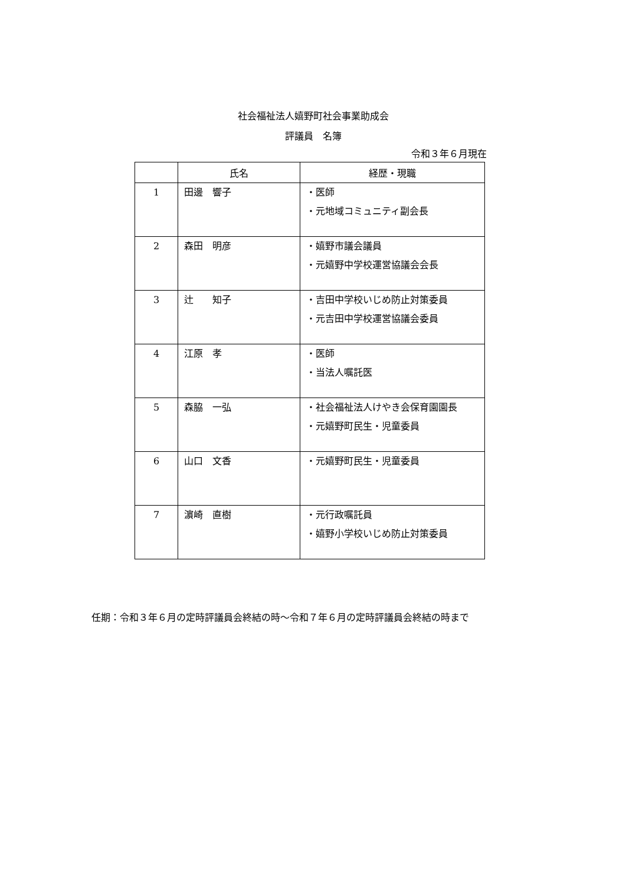社会福祉法人嬉野町社会事業助成会
評議員　名簿
令和３年６月現在
| | 氏名 | 経歴・現職 |
| --- | --- | --- |
| 1 | 田邊 響子 | ・医師 ・元地域コミュニティ副会長 |
| 2 | 森田 明彦 | ・嬉野市議会議員 ・元嬉野中学校運営協議会会長 |
| 3 | 辻 知子 | ・吉田中学校いじめ防止対策委員 ・元吉田中学校運営協議会委員 |
| 4 | 江原 孝 | ・医師 ・当法人嘱託医 |
| 5 | 森脇 一弘 | ・社会福祉法人けやき会保育園園長 ・元嬉野町民生・児童委員 |
| 6 | 山口 文香 | ・元嬉野町民生・児童委員 |
| 7 | 濵崎 直樹 | ・元行政嘱託員 ・嬉野小学校いじめ防止対策委員 |
任期：令和３年６月の定時評議員会終結の時～令和７年６月の定時評議員会終結の時まで